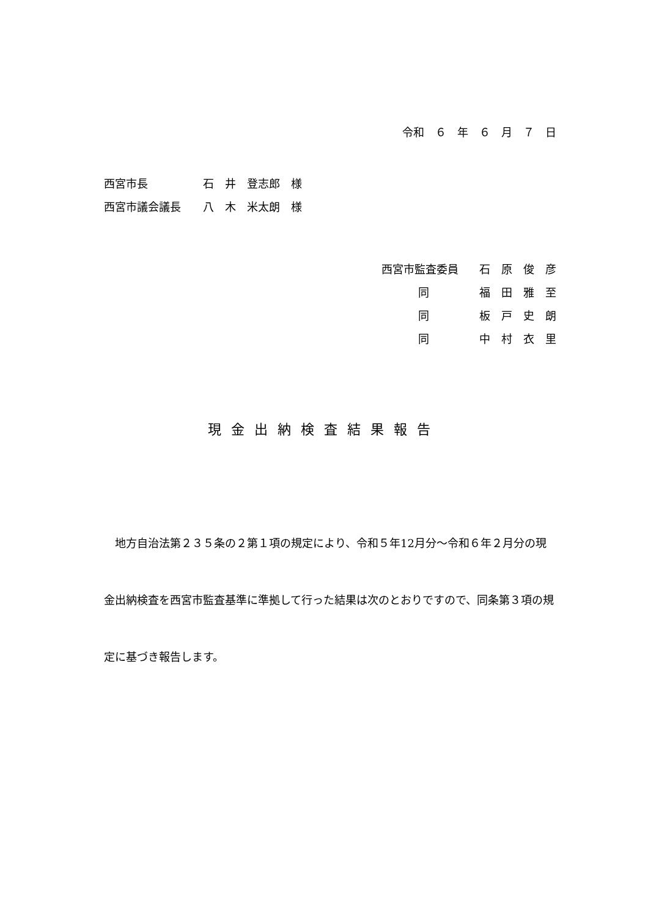令和　６　年　６　月　７　日
西宮市長 石　井　登志郎　様
西宮市議会議長 八　木　米太朗　様
西宮市監査委員 石　原　俊　彦
同 福　田　雅　至
同 板　戸　史　朗
同 中　村　衣　里
現金出納検査結果報告
　地方自治法第２３５条の２第１項の規定により、令和５年12月分～令和６年２月分の現金出納検査を西宮市監査基準に準拠して行った結果は次のとおりですので、同条第３項の規定に基づき報告します。